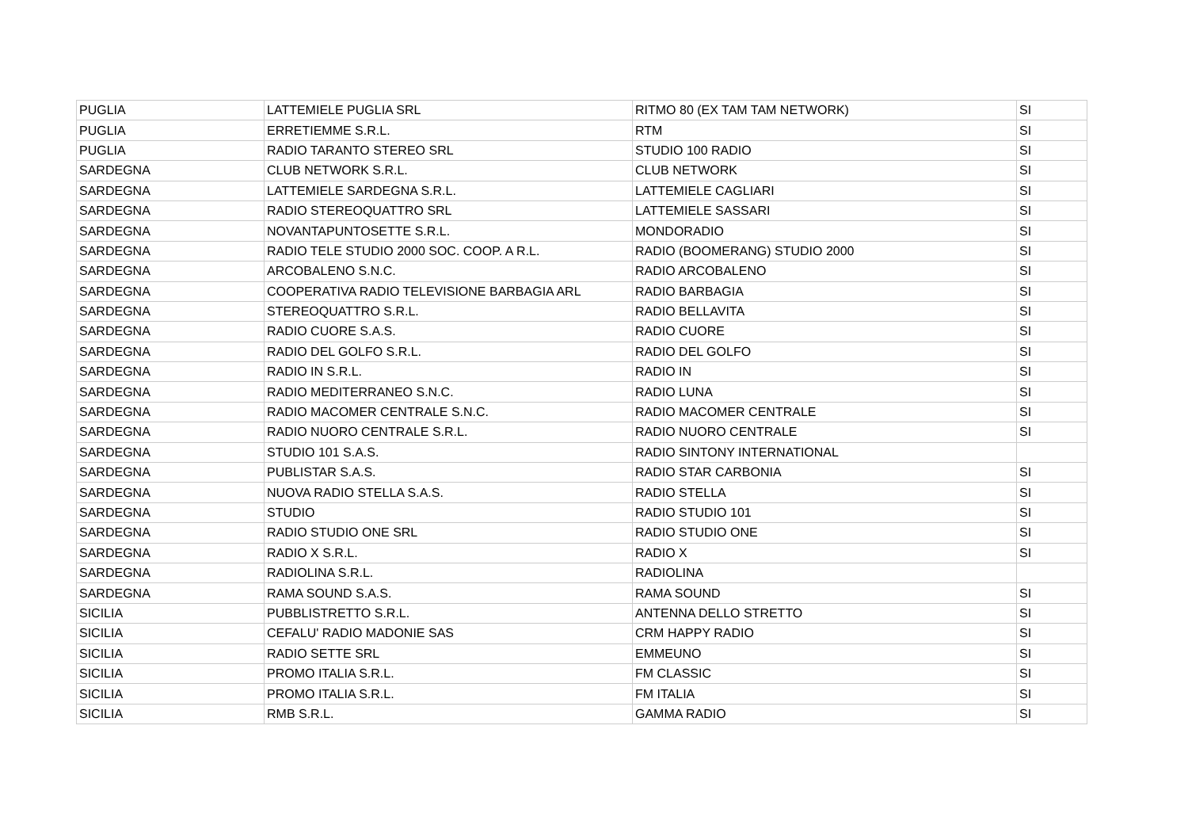| PUGLIA | LATTEMIELE PUGLIA SRL | RITMO 80 (EX TAM TAM NETWORK) | SI |
| PUGLIA | ERRETIEMME S.R.L. | RTM | SI |
| PUGLIA | RADIO TARANTO STEREO SRL | STUDIO 100 RADIO | SI |
| SARDEGNA | CLUB NETWORK S.R.L. | CLUB NETWORK | SI |
| SARDEGNA | LATTEMIELE SARDEGNA S.R.L. | LATTEMIELE CAGLIARI | SI |
| SARDEGNA | RADIO STEREOQUATTRO SRL | LATTEMIELE SASSARI | SI |
| SARDEGNA | NOVANTAPUNTOSETTE S.R.L. | MONDORADIO | SI |
| SARDEGNA | RADIO TELE STUDIO 2000 SOC. COOP. A R.L. | RADIO (BOOMERANG) STUDIO 2000 | SI |
| SARDEGNA | ARCOBALENO S.N.C. | RADIO ARCOBALENO | SI |
| SARDEGNA | COOPERATIVA RADIO TELEVISIONE BARBAGIA ARL | RADIO BARBAGIA | SI |
| SARDEGNA | STEREOQUATTRO S.R.L. | RADIO BELLAVITA | SI |
| SARDEGNA | RADIO CUORE S.A.S. | RADIO CUORE | SI |
| SARDEGNA | RADIO DEL GOLFO S.R.L. | RADIO DEL GOLFO | SI |
| SARDEGNA | RADIO IN S.R.L. | RADIO IN | SI |
| SARDEGNA | RADIO MEDITERRANEO S.N.C. | RADIO LUNA | SI |
| SARDEGNA | RADIO MACOMER CENTRALE S.N.C. | RADIO MACOMER CENTRALE | SI |
| SARDEGNA | RADIO NUORO CENTRALE S.R.L. | RADIO NUORO CENTRALE | SI |
| SARDEGNA | STUDIO 101 S.A.S. | RADIO SINTONY INTERNATIONAL | |
| SARDEGNA | PUBLISTAR S.A.S. | RADIO STAR CARBONIA | SI |
| SARDEGNA | NUOVA RADIO STELLA S.A.S. | RADIO STELLA | SI |
| SARDEGNA | STUDIO | RADIO STUDIO 101 | SI |
| SARDEGNA | RADIO STUDIO ONE SRL | RADIO STUDIO ONE | SI |
| SARDEGNA | RADIO X S.R.L. | RADIO X | SI |
| SARDEGNA | RADIOLINA S.R.L. | RADIOLINA | |
| SARDEGNA | RAMA SOUND S.A.S. | RAMA SOUND | SI |
| SICILIA | PUBBLISTRETTO S.R.L. | ANTENNA DELLO STRETTO | SI |
| SICILIA | CEFALU' RADIO MADONIE SAS | CRM HAPPY RADIO | SI |
| SICILIA | RADIO SETTE SRL | EMMEUNO | SI |
| SICILIA | PROMO ITALIA S.R.L. | FM CLASSIC | SI |
| SICILIA | PROMO ITALIA S.R.L. | FM ITALIA | SI |
| SICILIA | RMB S.R.L. | GAMMA RADIO | SI |